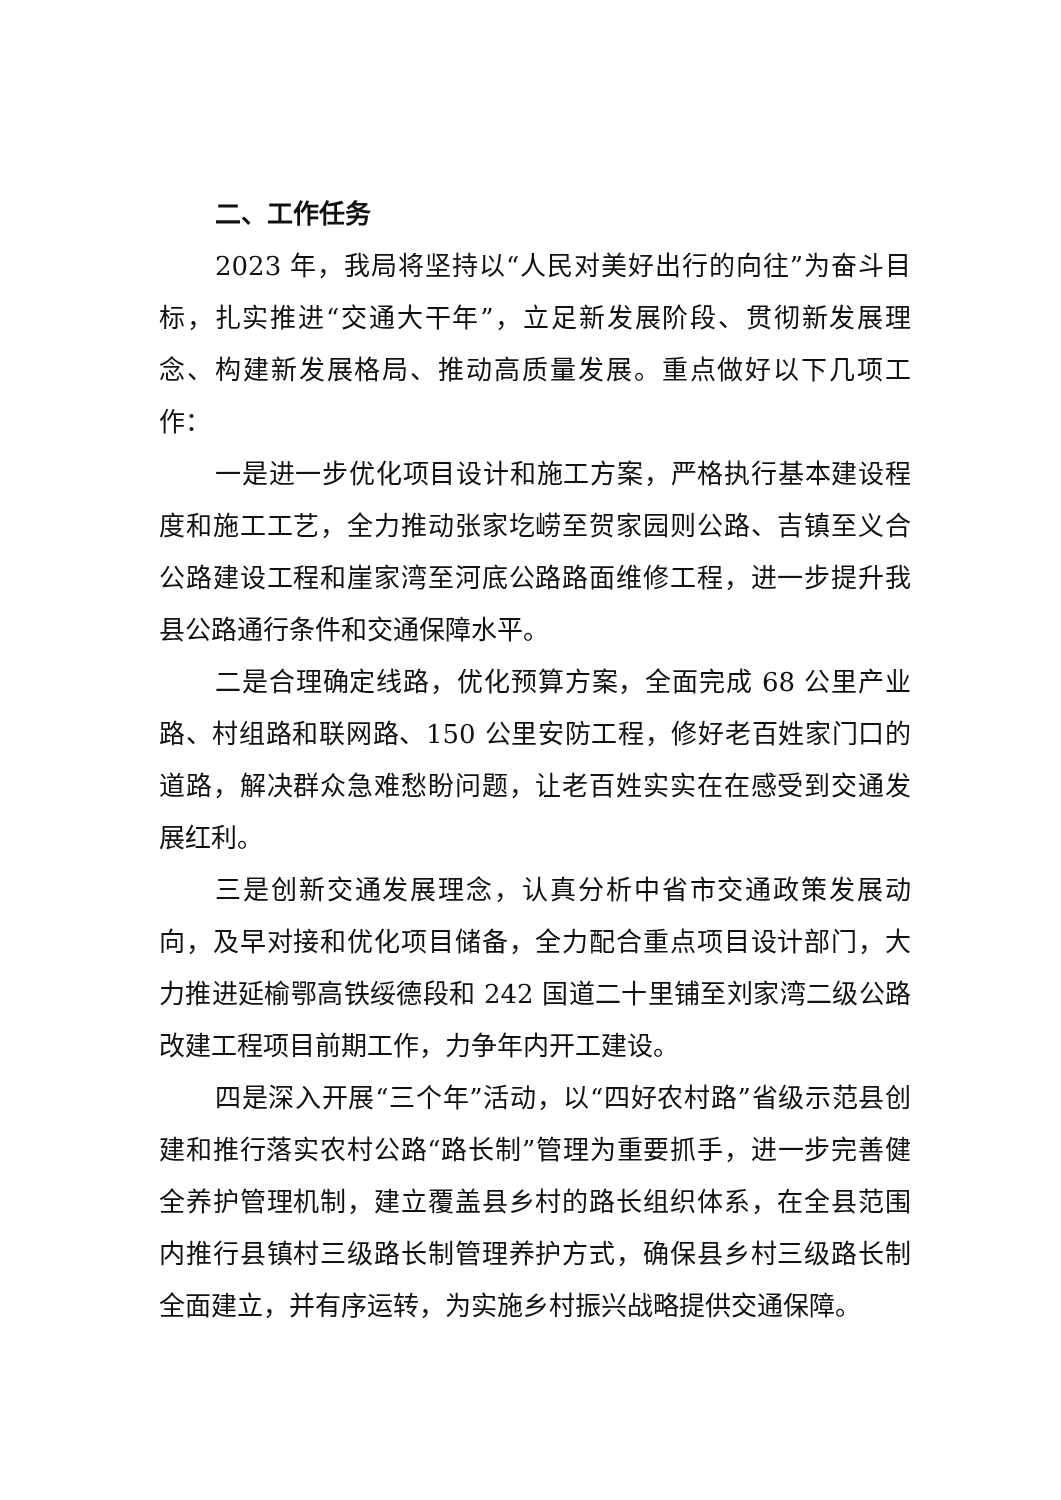二、工作任务
2023 年，我局将坚持以“人民对美好出行的向往”为奋斗目标，扎实推进“交通大干年”，立足新发展阶段、贯彻新发展理念、构建新发展格局、推动高质量发展。重点做好以下几项工作：
一是进一步优化项目设计和施工方案，严格执行基本建设程度和施工工艺，全力推动张家圪崂至贺家园则公路、吉镇至义合公路建设工程和崖家湾至河底公路路面维修工程，进一步提升我县公路通行条件和交通保障水平。
二是合理确定线路，优化预算方案，全面完成 68 公里产业路、村组路和联网路、150 公里安防工程，修好老百姓家门口的道路，解决群众急难愁盼问题，让老百姓实实在在感受到交通发展红利。
三是创新交通发展理念，认真分析中省市交通政策发展动向，及早对接和优化项目储备，全力配合重点项目设计部门，大力推进延榆鄂高铁绥德段和 242 国道二十里铺至刘家湾二级公路改建工程项目前期工作，力争年内开工建设。
四是深入开展“三个年”活动，以“四好农村路”省级示范县创建和推行落实农村公路“路长制”管理为重要抓手，进一步完善健全养护管理机制，建立覆盖县乡村的路长组织体系，在全县范围内推行县镇村三级路长制管理养护方式，确保县乡村三级路长制全面建立，并有序运转，为实施乡村振兴战略提供交通保障。